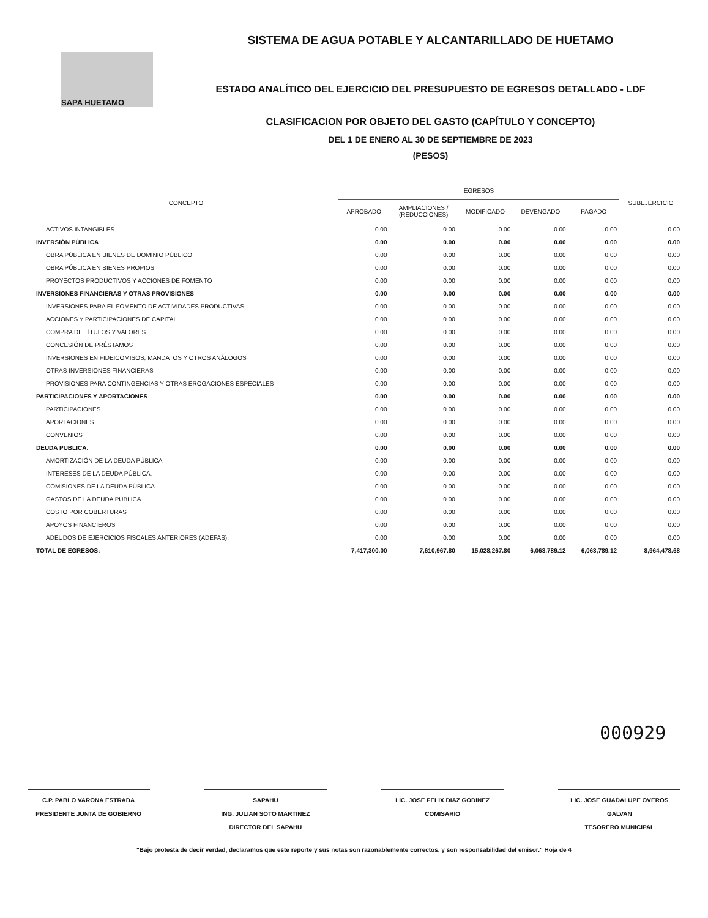SAPA HUETAMO
SISTEMA DE AGUA POTABLE Y ALCANTARILLADO DE HUETAMO
ESTADO ANALÍTICO DEL EJERCICIO DEL PRESUPUESTO DE EGRESOS DETALLADO - LDF
CLASIFICACION POR OBJETO DEL GASTO (CAPÍTULO Y CONCEPTO)
DEL 1 DE ENERO AL 30 DE SEPTIEMBRE DE 2023
(PESOS)
| CONCEPTO | EGRESOS | | | | | SUBEJERCICIO |
| --- | --- | --- | --- | --- | --- | --- |
| | APROBADO | AMPLIACIONES / (REDUCCIONES) | MODIFICADO | DEVENGADO | PAGADO | |
| ACTIVOS INTANGIBLES | 0.00 | 0.00 | 0.00 | 0.00 | 0.00 | 0.00 |
| INVERSIÓN PÚBLICA | 0.00 | 0.00 | 0.00 | 0.00 | 0.00 | 0.00 |
| OBRA PÚBLICA EN BIENES DE DOMINIO PÚBLICO | 0.00 | 0.00 | 0.00 | 0.00 | 0.00 | 0.00 |
| OBRA PÚBLICA EN BIENES PROPIOS | 0.00 | 0.00 | 0.00 | 0.00 | 0.00 | 0.00 |
| PROYECTOS PRODUCTIVOS Y ACCIONES DE FOMENTO | 0.00 | 0.00 | 0.00 | 0.00 | 0.00 | 0.00 |
| INVERSIONES FINANCIERAS Y OTRAS PROVISIONES | 0.00 | 0.00 | 0.00 | 0.00 | 0.00 | 0.00 |
| INVERSIONES PARA EL FOMENTO DE ACTIVIDADES PRODUCTIVAS | 0.00 | 0.00 | 0.00 | 0.00 | 0.00 | 0.00 |
| ACCIONES Y PARTICIPACIONES DE CAPITAL. | 0.00 | 0.00 | 0.00 | 0.00 | 0.00 | 0.00 |
| COMPRA DE TÍTULOS Y VALORES | 0.00 | 0.00 | 0.00 | 0.00 | 0.00 | 0.00 |
| CONCESIÓN DE PRÉSTAMOS | 0.00 | 0.00 | 0.00 | 0.00 | 0.00 | 0.00 |
| INVERSIONES EN FIDEICOMISOS, MANDATOS Y OTROS ANÁLOGOS | 0.00 | 0.00 | 0.00 | 0.00 | 0.00 | 0.00 |
| OTRAS INVERSIONES FINANCIERAS | 0.00 | 0.00 | 0.00 | 0.00 | 0.00 | 0.00 |
| PROVISIONES PARA CONTINGENCIAS Y OTRAS EROGACIONES ESPECIALES | 0.00 | 0.00 | 0.00 | 0.00 | 0.00 | 0.00 |
| PARTICIPACIONES Y APORTACIONES | 0.00 | 0.00 | 0.00 | 0.00 | 0.00 | 0.00 |
| PARTICIPACIONES. | 0.00 | 0.00 | 0.00 | 0.00 | 0.00 | 0.00 |
| APORTACIONES | 0.00 | 0.00 | 0.00 | 0.00 | 0.00 | 0.00 |
| CONVENIOS | 0.00 | 0.00 | 0.00 | 0.00 | 0.00 | 0.00 |
| DEUDA PUBLICA. | 0.00 | 0.00 | 0.00 | 0.00 | 0.00 | 0.00 |
| AMORTIZACIÓN DE LA DEUDA PÚBLICA | 0.00 | 0.00 | 0.00 | 0.00 | 0.00 | 0.00 |
| INTERESES DE LA DEUDA PÚBLICA. | 0.00 | 0.00 | 0.00 | 0.00 | 0.00 | 0.00 |
| COMISIONES DE LA DEUDA PÚBLICA | 0.00 | 0.00 | 0.00 | 0.00 | 0.00 | 0.00 |
| GASTOS DE LA DEUDA PÚBLICA | 0.00 | 0.00 | 0.00 | 0.00 | 0.00 | 0.00 |
| COSTO POR COBERTURAS | 0.00 | 0.00 | 0.00 | 0.00 | 0.00 | 0.00 |
| APOYOS FINANCIEROS | 0.00 | 0.00 | 0.00 | 0.00 | 0.00 | 0.00 |
| ADEUDOS DE EJERCICIOS FISCALES ANTERIORES (ADEFAS). | 0.00 | 0.00 | 0.00 | 0.00 | 0.00 | 0.00 |
| TOTAL DE EGRESOS: | 7,417,300.00 | 7,610,967.80 | 15,028,267.80 | 6,063,789.12 | 6,063,789.12 | 8,964,478.68 |
000929
C.P. PABLO VARONA ESTRADA
PRESIDENTE JUNTA DE GOBIERNO
SAPAHU
ING. JULIAN SOTO MARTINEZ
DIRECTOR DEL SAPAHU
LIC. JOSE FELIX DIAZ GODINEZ
COMISARIO
LIC. JOSE GUADALUPE OVEROS GALVAN
TESORERO MUNICIPAL
"Bajo protesta de decir verdad, declaramos que este reporte y sus notas son razonablemente correctos, y son responsabilidad del emisor." Hoja de 4